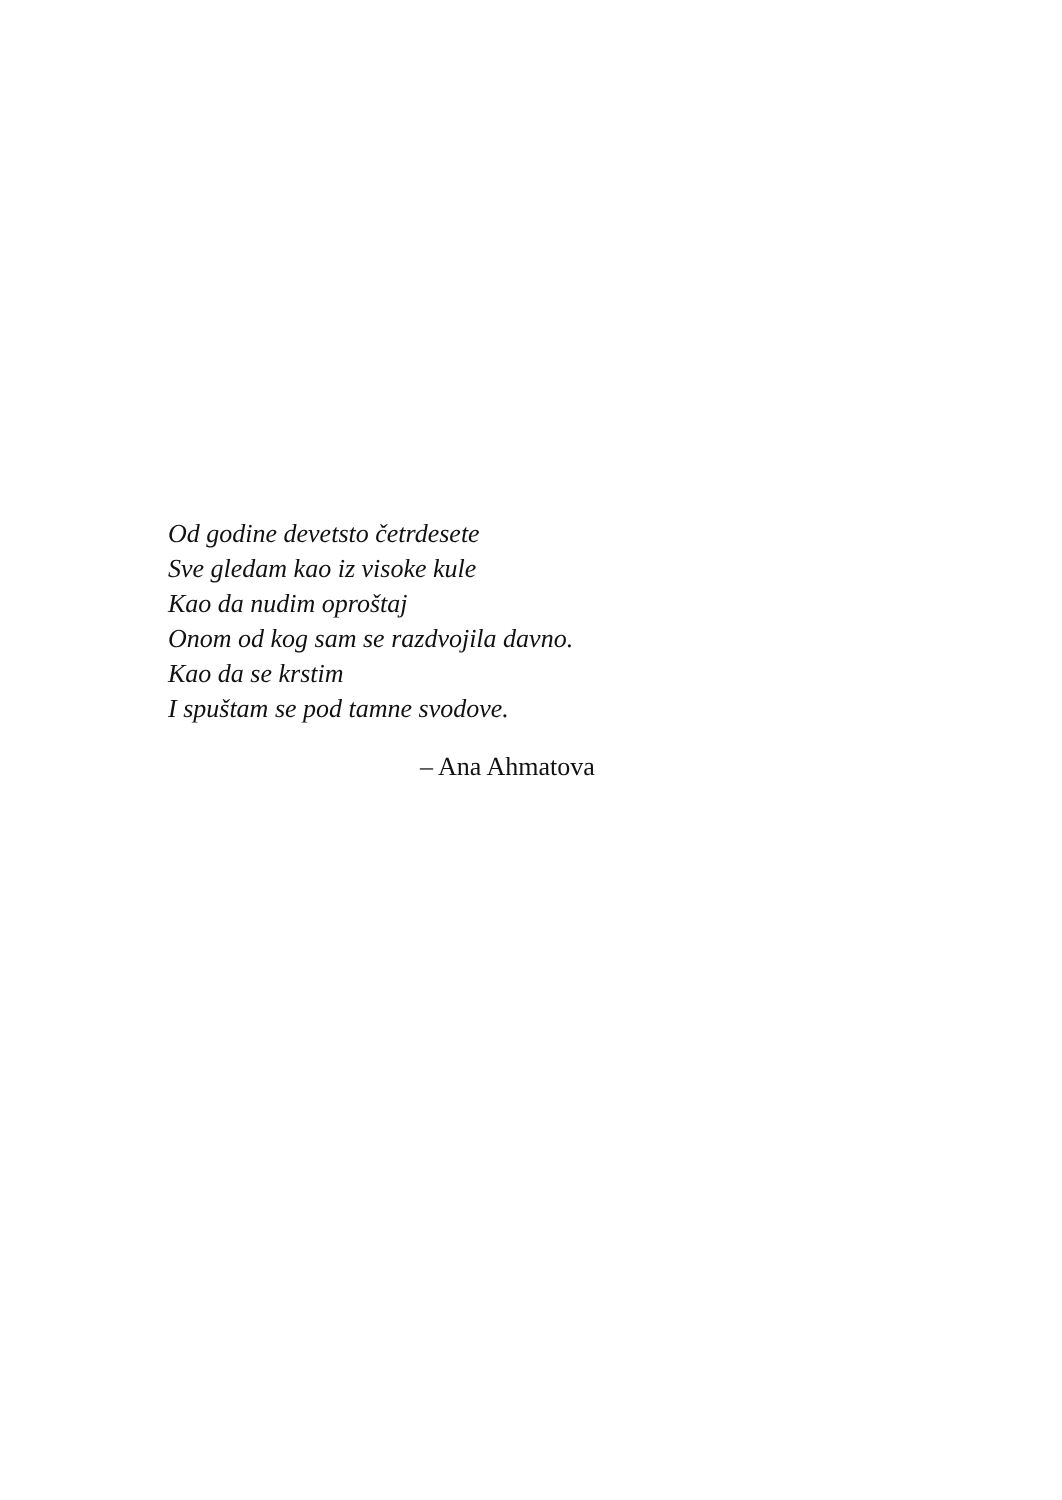Od godine devetsto četrdesete
Sve gledam kao iz visoke kule
Kao da nudim oproštaj
Onom od kog sam se razdvojila davno.
Kao da se krstim
I spuštam se pod tamne svodove.
– Ana Ahmatova